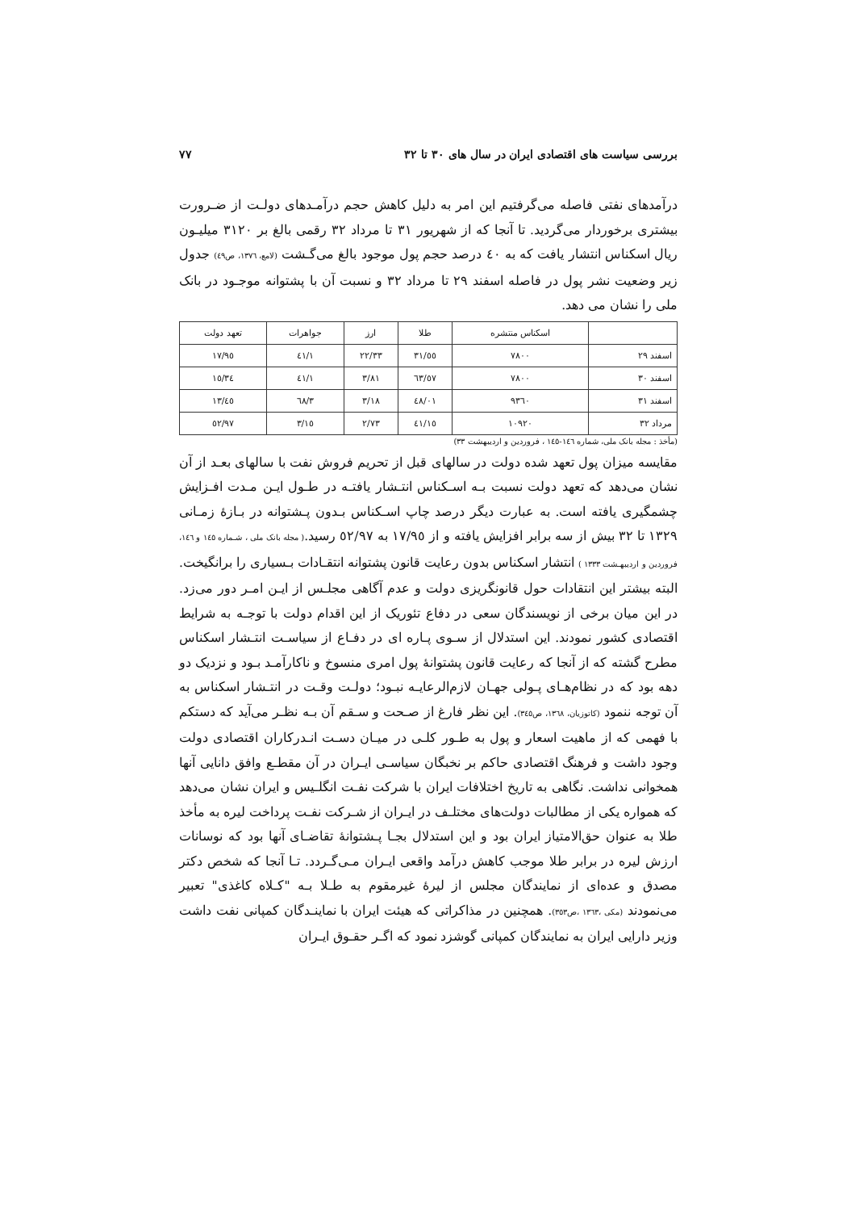بررسی سیاست های اقتصادی ایران در سال های ۳۰ تا ۳۲ ۷۷
درآمدهای نفتی فاصله می‌گرفتیم این امر به دلیل کاهش حجم درآمـدهای دولـت از ضـرورت بیشتری برخوردار می‌گردید. تا آنجا که از شهریور ۳۱ تا مرداد ۳۲ رقمی بالغ بر ۳۱۲۰ میلیـون ریال اسکناس انتشار یافت که به ٤٠ درصد حجم پول موجود بالغ می‌گـشت (لامع، ۱۳۷٦، ص٤٩) جدول زیر وضعیت نشر پول در فاصله اسفند ۲۹ تا مرداد ۳۲ و نسبت آن با پشتوانه موجـود در بانک ملی را نشان می دهد.
| | اسکناس منتشره | طلا | ارز | جواهرات | تعهد دولت |
| --- | --- | --- | --- | --- | --- |
| اسفند ۲۹ | ۷۸۰۰ | ٥٥/۳۱ | ۲۲/۳۳ | ۱/٤۱ | ۱۷/۹٥ |
| اسفند ۳۰ | ۷۸۰۰ | ٥۷/٦۳ | ۳/۸۱ | ۱/٤۱ | ۳٤/۱٥ |
| اسفند ۳۱ | ۹۳٦۰ | ٤۸/۰۱ | ۳/۱۸ | ۳/٦۸ | ٤٥/۱۳ |
| مرداد ۳۲ | ۱۰۹۲۰ | ٤۱/۱٥ | ۲/۷۳ | ۳/۱٥ | ٥۲/۹۷ |
(مأخذ : مجله بانک ملی، شماره ۱٤٦-۱٤٥ ، فروردین و اردیبهشت ۳۳)
مقایسه میزان پول تعهد شده دولت در سالهای قبل از تحریم فروش نفت با سالهای بعـد از آن نشان می‌دهد که تعهد دولت نسبت بـه اسـکناس انتـشار یافتـه در طـول ایـن مـدت افـزایش چشمگیری یافته است. به عبارت دیگر درصد چاپ اسـکناس بـدون پـشتوانه در بـازهٔ زمـانی ۱۳۲۹ تا ۳۲ بیش از سه برابر افزایش یافته و از ۱۷/۹٥ به ٥۲/۹۷ رسید.( مجله بانک ملی ، شـماره ۱٤٥ و ۱٤٦، فروردین و اردیبهـشت ۱۳۳۳ ) انتشار اسکناس بدون رعایت قانون پشتوانه انتقـادات بـسیاری را برانگیخت. البته بیشتر این انتقادات حول قانونگریزی دولت و عدم آگاهی مجلـس از ایـن امـر دور می‌زد. در این میان برخی از نویسندگان سعی در دفاع تئوریک از این اقدام دولت با توجـه به شرایط اقتصادی کشور نمودند. این استدلال از سـوی پـاره ای در دفـاع از سیاسـت انتـشار اسکناس مطرح گشته که از آنجا که رعایت قانون پشتوانهٔ پول امری منسوخ و ناکارآمـد بـود و نزدیک دو دهه بود که در نظام‌هـای پـولی جهـان لازم‌الرعایـه نبـود؛ دولـت وقـت در انتـشار اسکناس به آن توجه ننمود (کاتوزیان، ۱۳٦۸، ص۳٤٥). این نظر فارغ از صـحت و سـقم آن بـه نظـر می‌آید که دستکم با فهمی که از ماهیت اسعار و پول به طـور کلـی در میـان دسـت انـدرکاران اقتصادی دولت وجود داشت و فرهنگ اقتصادی حاکم بر نخبگان سیاسـی ایـران در آن مقطـع وافق دانایی آنها همخوانی نداشت. نگاهی به تاریخ اختلافات ایران با شرکت نفـت انگلـیس و ایران نشان می‌دهد که همواره یکی از مطالبات دولت‌های مختلـف در ایـران از شـرکت نفـت پرداخت لیره به مأخذ طلا به عنوان حق‌الامتیاز ایران بود و این استدلال بجـا پـشتوانهٔ تقاضـای آنها بود که نوسانات ارزش لیره در برابر طلا موجب کاهش درآمد واقعی ایـران مـی‌گـردد. تـا آنجا که شخص دکتر مصدق و عده‌ای از نمایندگان مجلس از لیرهٔ غیرمقوم به طـلا بـه "کـلاه کاغذی" تعبیر می‌نمودند (مکی ،۱۳٦۳ ،ص۳٥۳). همچنین در مذاکراتی که هیئت ایران با نماینـدگان کمپانی نفت داشت وزیر دارایی ایران به نمایندگان کمپانی گوشزد نمود که اگـر حقـوق ایـران